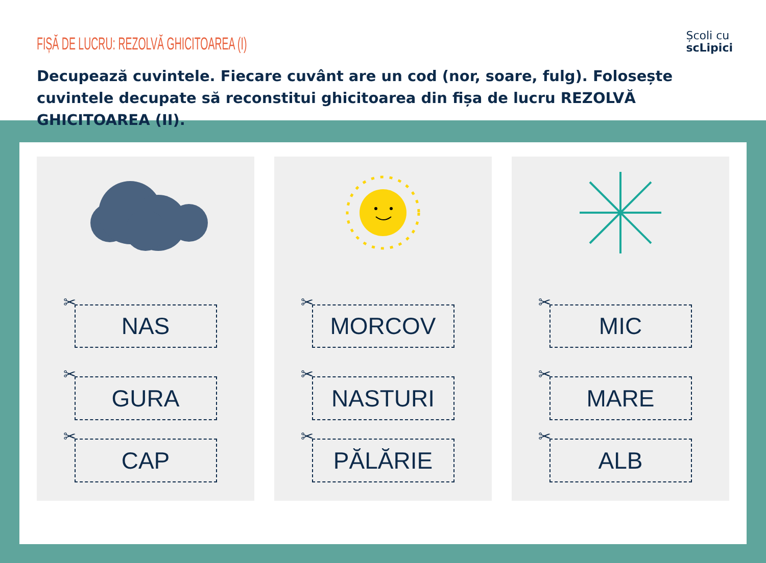FIȘĂ DE LUCRU: REZOLVĂ GHICITOAREA (I)
Școli cu
scLipici
Decupează cuvintele. Fiecare cuvânt are un cod (nor, soare, fulg). Folosește cuvintele decupate să reconstitui ghicitoarea din fișa de lucru REZOLVĂ GHICITOAREA (II).
✂
NAS
✂
GURA
✂
CAP
✂
MORCOV
✂
NASTURI
✂
PĂLĂRIE
✂
MIC
✂
MARE
✂
ALB